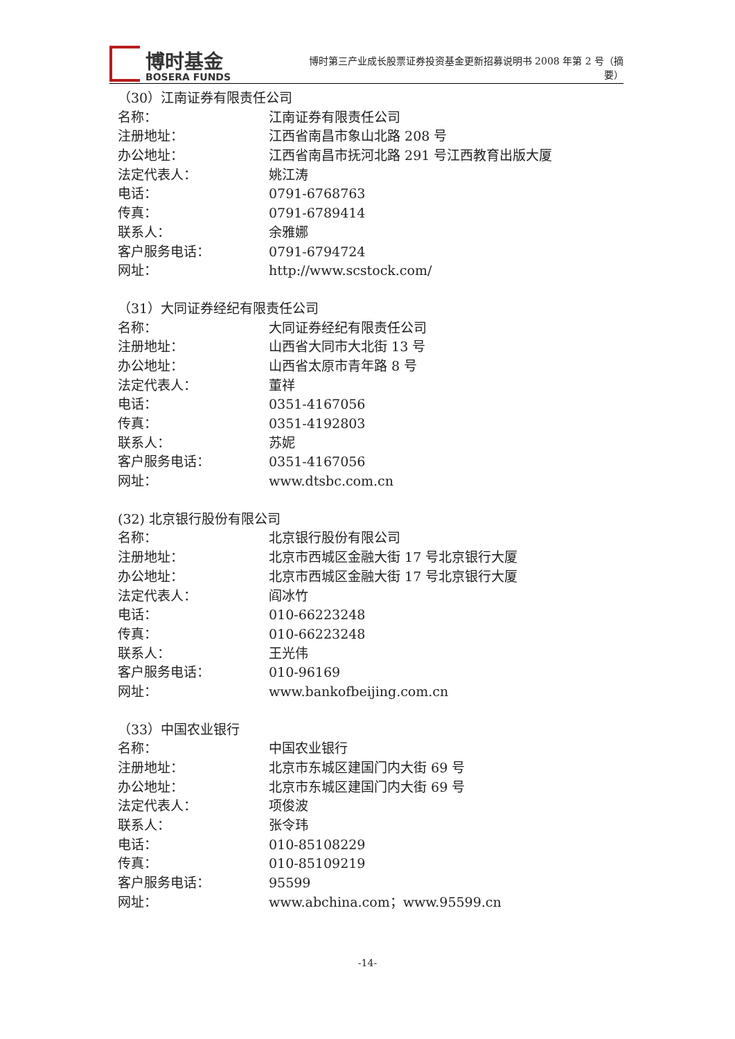博时基金
BOSERA FUNDS
博时第三产业成长股票证券投资基金更新招募说明书 2008 年第 2 号（摘要）
（30）江南证券有限责任公司
名称： 江南证券有限责任公司
注册地址： 江西省南昌市象山北路 208 号
办公地址： 江西省南昌市抚河北路 291 号江西教育出版大厦
法定代表人： 姚江涛
电话： 0791-6768763
传真： 0791-6789414
联系人： 余雅娜
客户服务电话： 0791-6794724
网址： http://www.scstock.com/
（31）大同证券经纪有限责任公司
名称： 大同证券经纪有限责任公司
注册地址： 山西省大同市大北街 13 号
办公地址： 山西省太原市青年路 8 号
法定代表人： 董祥
电话： 0351-4167056
传真： 0351-4192803
联系人： 苏妮
客户服务电话： 0351-4167056
网址： www.dtsbc.com.cn
(32) 北京银行股份有限公司
名称： 北京银行股份有限公司
注册地址： 北京市西城区金融大街 17 号北京银行大厦
办公地址： 北京市西城区金融大街 17 号北京银行大厦
法定代表人： 阎冰竹
电话： 010-66223248
传真： 010-66223248
联系人： 王光伟
客户服务电话： 010-96169
网址： www.bankofbeijing.com.cn
（33）中国农业银行
名称： 中国农业银行
注册地址： 北京市东城区建国门内大街 69 号
办公地址： 北京市东城区建国门内大街 69 号
法定代表人： 项俊波
联系人： 张令玮
电话： 010-85108229
传真： 010-85109219
客户服务电话： 95599
网址： www.abchina.com；www.95599.cn
-14-